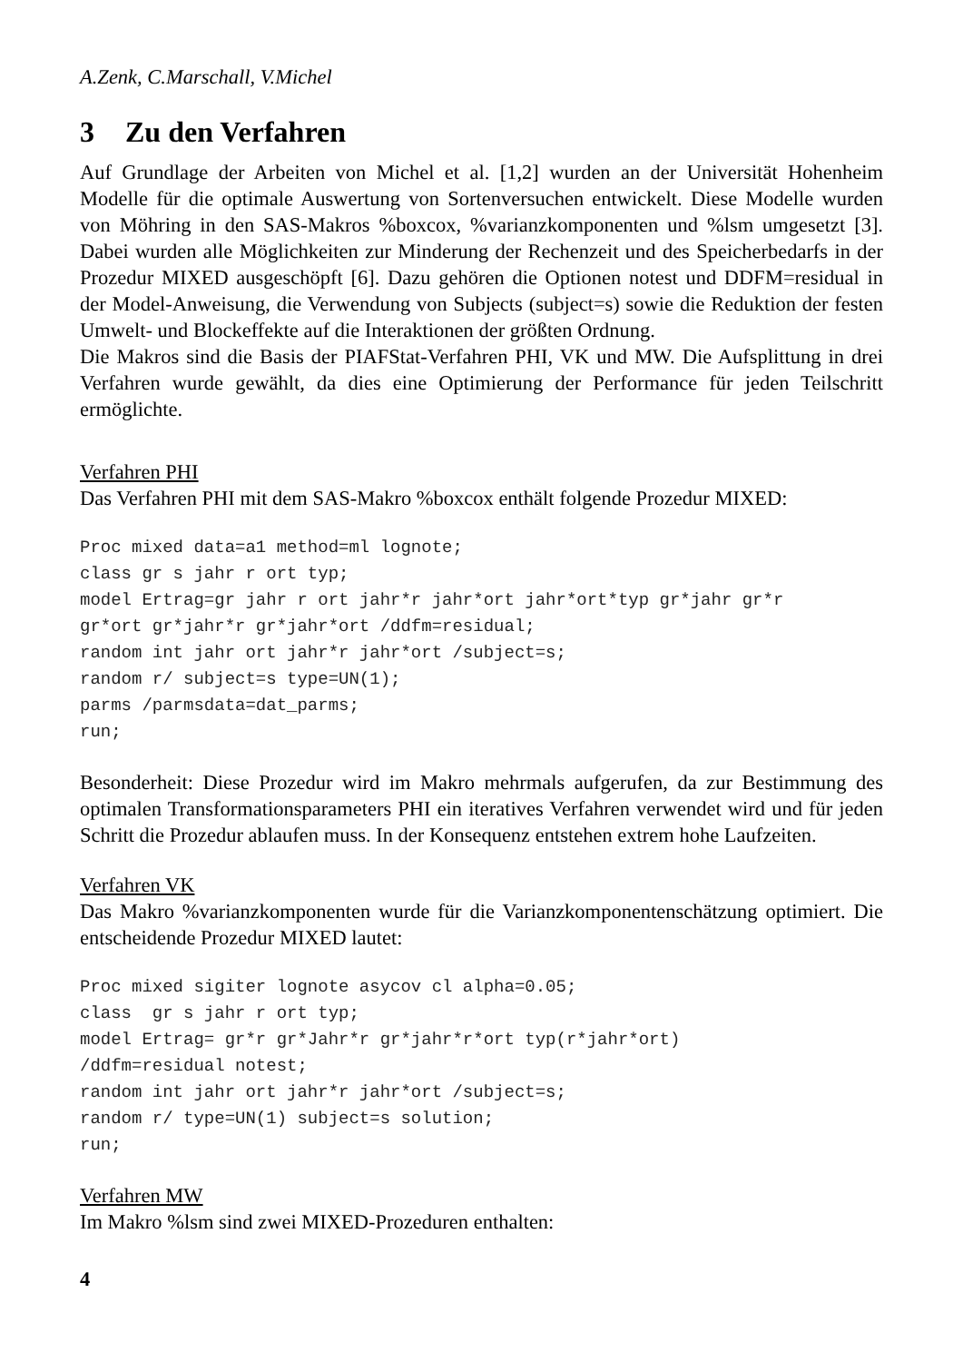A.Zenk, C.Marschall, V.Michel
3 Zu den Verfahren
Auf Grundlage der Arbeiten von Michel et al. [1,2] wurden an der Universität Hohenheim Modelle für die optimale Auswertung von Sortenversuchen entwickelt. Diese Modelle wurden von Möhring in den SAS-Makros %boxcox, %varianzkomponenten und %lsm umgesetzt [3]. Dabei wurden alle Möglichkeiten zur Minderung der Rechenzeit und des Speicherbedarfs in der Prozedur MIXED ausgeschöpft [6]. Dazu gehören die Optionen notest und DDFM=residual in der Model-Anweisung, die Verwendung von Subjects (subject=s) sowie die Reduktion der festen Umwelt- und Blockeffekte auf die Interaktionen der größten Ordnung.
Die Makros sind die Basis der PIAFStat-Verfahren PHI, VK und MW. Die Aufsplittung in drei Verfahren wurde gewählt, da dies eine Optimierung der Performance für jeden Teilschritt ermöglichte.
Verfahren PHI
Das Verfahren PHI mit dem SAS-Makro %boxcox enthält folgende Prozedur MIXED:
Proc mixed data=a1 method=ml lognote;
class gr s jahr r ort typ;
model Ertrag=gr jahr r ort jahr*r jahr*ort jahr*ort*typ gr*jahr gr*r
gr*ort gr*jahr*r gr*jahr*ort /ddfm=residual;
random int jahr ort jahr*r jahr*ort /subject=s;
random r/ subject=s type=UN(1);
parms /parmsdata=dat_parms;
run;
Besonderheit: Diese Prozedur wird im Makro mehrmals aufgerufen, da zur Bestimmung des optimalen Transformationsparameters PHI ein iteratives Verfahren verwendet wird und für jeden Schritt die Prozedur ablaufen muss. In der Konsequenz entstehen extrem hohe Laufzeiten.
Verfahren VK
Das Makro %varianzkomponenten wurde für die Varianzkomponentenschätzung optimiert. Die entscheidende Prozedur MIXED lautet:
Proc mixed sigiter lognote asycov cl alpha=0.05;
class  gr s jahr r ort typ;
model Ertrag= gr*r gr*Jahr*r gr*jahr*r*ort typ(r*jahr*ort)
/ddfm=residual notest;
random int jahr ort jahr*r jahr*ort /subject=s;
random r/ type=UN(1) subject=s solution;
run;
Verfahren MW
Im Makro %lsm sind zwei MIXED-Prozeduren enthalten:
4